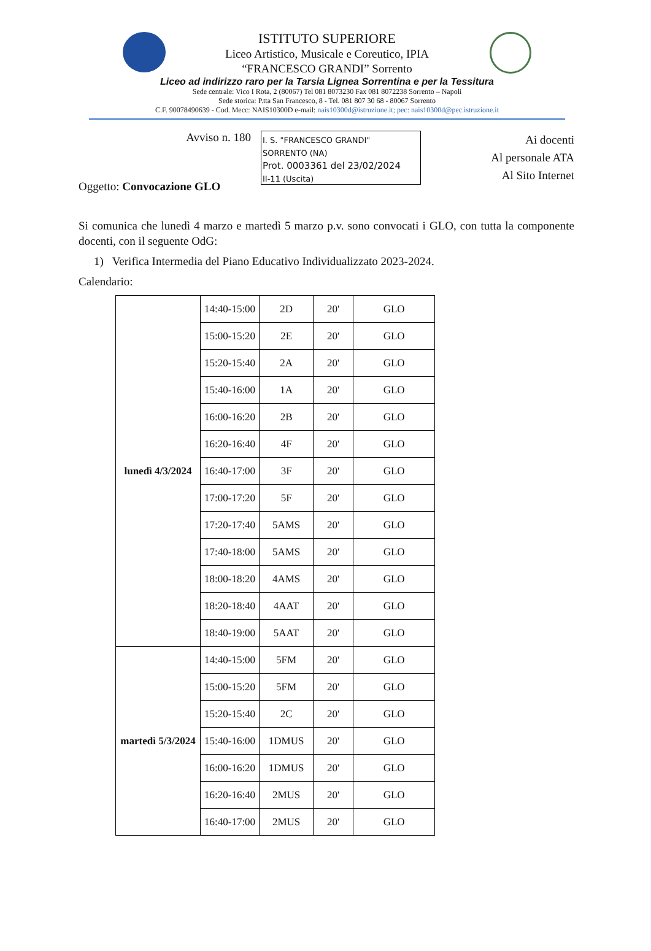ISTITUTO SUPERIORE
Liceo Artistico, Musicale e Coreutico, IPIA
“FRANCESCO GRANDI” Sorrento
Liceo ad indirizzo raro per la Tarsia Lignea Sorrentina e per la Tessitura
Sede centrale: Vico I Rota, 2 (80067) Tel 081 8073230 Fax 081 8072238 Sorrento – Napoli
Sede storica: P.tta San Francesco, 8 - Tel. 081 807 30 68 - 80067 Sorrento
C.F. 90078490639 - Cod. Mecc: NAIS10300D e-mail: nais10300d@istruzione.it; pec: nais10300d@pec.istruzione.it
Avviso n. 180
Oggetto: Convocazione GLO
I. S. "FRANCESCO GRANDI"
SORRENTO (NA)
Prot. 0003361 del 23/02/2024
II-11 (Uscita)
Ai docenti
Al personale ATA
Al Sito Internet
Si comunica che lunedì 4 marzo e martedì 5 marzo p.v. sono convocati i GLO, con tutta la componente docenti, con il seguente OdG:
1) Verifica Intermedia del Piano Educativo Individualizzato 2023-2024.
Calendario:
| lunedì 4/3/2024 | 14:40-15:00 | 2D | 20' | GLO |
| | 15:00-15:20 | 2E | 20' | GLO |
| | 15:20-15:40 | 2A | 20' | GLO |
| | 15:40-16:00 | 1A | 20' | GLO |
| | 16:00-16:20 | 2B | 20' | GLO |
| | 16:20-16:40 | 4F | 20' | GLO |
| | 16:40-17:00 | 3F | 20' | GLO |
| | 17:00-17:20 | 5F | 20' | GLO |
| | 17:20-17:40 | 5AMS | 20' | GLO |
| | 17:40-18:00 | 5AMS | 20' | GLO |
| | 18:00-18:20 | 4AMS | 20' | GLO |
| | 18:20-18:40 | 4AAT | 20' | GLO |
| | 18:40-19:00 | 5AAT | 20' | GLO |
| martedì 5/3/2024 | 14:40-15:00 | 5FM | 20' | GLO |
| | 15:00-15:20 | 5FM | 20' | GLO |
| | 15:20-15:40 | 2C | 20' | GLO |
| | 15:40-16:00 | 1DMUS | 20' | GLO |
| | 16:00-16:20 | 1DMUS | 20' | GLO |
| | 16:20-16:40 | 2MUS | 20' | GLO |
| | 16:40-17:00 | 2MUS | 20' | GLO |